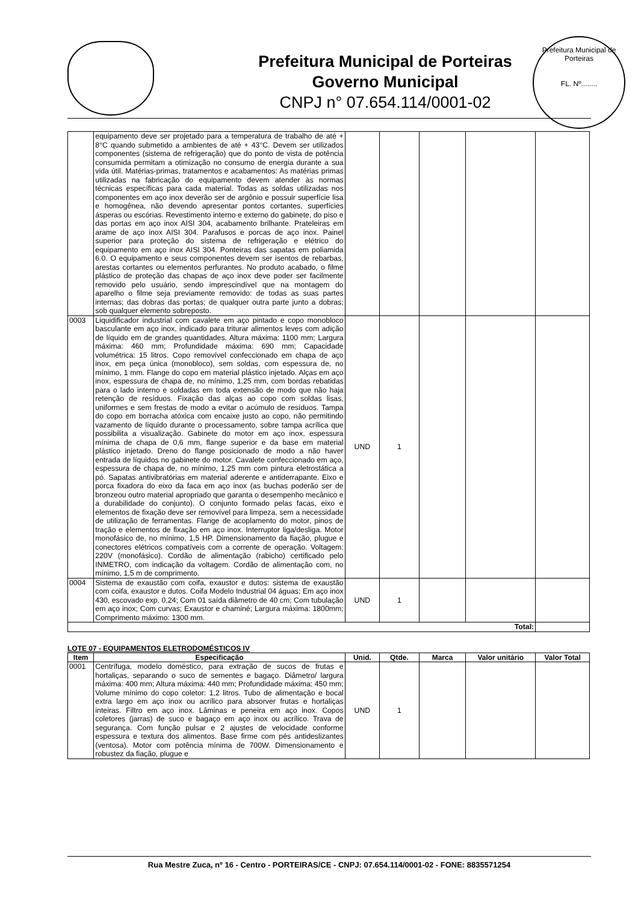Prefeitura Municipal de Porteiras
Governo Municipal
CNPJ n° 07.654.114/0001-02
Prefeitura Municipal de Porteiras
FL. Nº........
| | equipamento deve ser projetado para a temperatura de trabalho de até + 8°C quando submetido a ambientes de até + 43°C. Devem ser utilizados componentes (sistema de refrigeração) que do ponto de vista de potência consumida permitam a otimização no consumo de energia durante a sua vida útil. Matérias-primas, tratamentos e acabamentos: As matérias primas utilizadas na fabricação do equipamento devem atender às normas técnicas específicas para cada material. Todas as soldas utilizadas nos componentes em aço inox deverão ser de argônio e possuir superfície lisa e homogênea, não devendo apresentar pontos cortantes, superfícies ásperas ou escórias. Revestimento interno e externo do gabinete, do piso e das portas em aço inox AISI 304, acabamento brilhante. Prateleiras em arame de aço inox AISI 304. Parafusos e porcas de aço inox. Painel superior para proteção do sistema de refrigeração e elétrico do equipamento em aço inox AISI 304. Ponteiras das sapatas em poliamida 6.0. O equipamento e seus componentes devem ser isentos de rebarbas, arestas cortantes ou elementos perfurantes. No produto acabado, o filme plástico de proteção das chapas de aço inox deve poder ser facilmente removido pelo usuário, sendo imprescindível que na montagem do aparelho o filme seja previamente removido: de todas as suas partes internas; das dobras das portas; de qualquer outra parte junto a dobras; sob qualquer elemento sobreposto. | | | | | |
| 0003 | Liquidificador industrial com cavalete em aço pintado e copo monobloco basculante em aço inox, indicado para triturar alimentos leves com adição de líquido em de grandes quantidades. Altura máxima: 1100 mm; Largura máxima: 460 mm; Profundidade máxima: 690 mm; Capacidade volumétrica: 15 litros. Copo removível confeccionado em chapa de aço inox, em peça única (monobloco), sem soldas, com espessura de, no mínimo, 1 mm. Flange do copo em material plástico injetado. Alças em aço inox, espessura de chapa de, no mínimo, 1,25 mm, com bordas rebatidas para o lado interno e soldadas em toda extensão de modo que não haja retenção de resíduos. Fixação das alças ao copo com soldas lisas, uniformes e sem frestas de modo a evitar o acúmulo de resíduos. Tampa do copo em borracha atóxica com encaixe justo ao copo, não permitindo vazamento de líquido durante o processamento, sobre tampa acrílica que possibilita a visualização. Gabinete do motor em aço inox, espessura mínima de chapa de 0,6 mm, flange superior e da base em material plástico injetado. Dreno do flange posicionado de modo a não haver entrada de líquidos no gabinete do motor. Cavalete confeccionado em aço, espessura de chapa de, no mínimo, 1,25 mm com pintura eletrostática a pó. Sapatas antivibratórias em material aderente e antiderrapante. Eixo e porca fixadora do eixo da faca em aço inox (as buchas poderão ser de bronzeou outro material apropriado que garanta o desempenho mecânico e a durabilidade do conjunto). O conjunto formado pelas facas, eixo e elementos de fixação deve ser removível para limpeza, sem a necessidade de utilização de ferramentas. Flange de acoplamento do motor, pinos de tração e elementos de fixação em aço inox. Interruptor liga/desliga. Motor monofásico de, no mínimo, 1,5 HP. Dimensionamento da fiação, plugue e conectores elétricos compatíveis com a corrente de operação. Voltagem: 220V (monofásico). Cordão de alimentação (rabicho) certificado pelo INMETRO, com indicação da voltagem. Cordão de alimentação com, no mínimo, 1,5 m de comprimento. | UND | 1 | | | |
| 0004 | Sistema de exaustão com coifa, exaustor e dutos: sistema de exaustão com coifa, exaustor e dutos. Coifa Modelo Industrial 04 águas; Em aço inox 430, escovado exp. 0,24; Com 01 saída diâmetro de 40 cm; Com tubulação em aço inox; Com curvas; Exaustor e chaminé; Largura máxima: 1800mm; Comprimento máximo: 1300 mm. | UND | 1 | | | |
| Total: | | | | | | |
LOTE 07 - EQUIPAMENTOS ELETRODOMÉSTICOS IV
| Item | Especificação | Unid. | Qtde. | Marca | Valor unitário | Valor Total |
| --- | --- | --- | --- | --- | --- | --- |
| 0001 | Centrífuga, modelo doméstico, para extração de sucos de frutas e hortaliças, separando o suco de sementes e bagaço. Diâmetro/ largura máxima: 400 mm; Altura máxima: 440 mm; Profundidade máxima: 450 mm; Volume mínimo do copo coletor: 1,2 litros. Tubo de alimentação e bocal extra largo em aço inox ou acrílico para absorver frutas e hortaliças inteiras. Filtro em aço inox. Lâminas e peneira em aço inox. Copos coletores (jarras) de suco e bagaço em aço inox ou acrílico. Trava de segurança. Com função pulsar e 2 ajustes de velocidade conforme espessura e textura dos alimentos. Base firme com pés antideslizantes (ventosa). Motor com potência mínima de 700W. Dimensionamento e robustez da fiação, plugue e | UND | 1 | | | |
Rua Mestre Zuca, nº 16 - Centro - PORTEIRAS/CE - CNPJ: 07.654.114/0001-02 - FONE: 8835571254